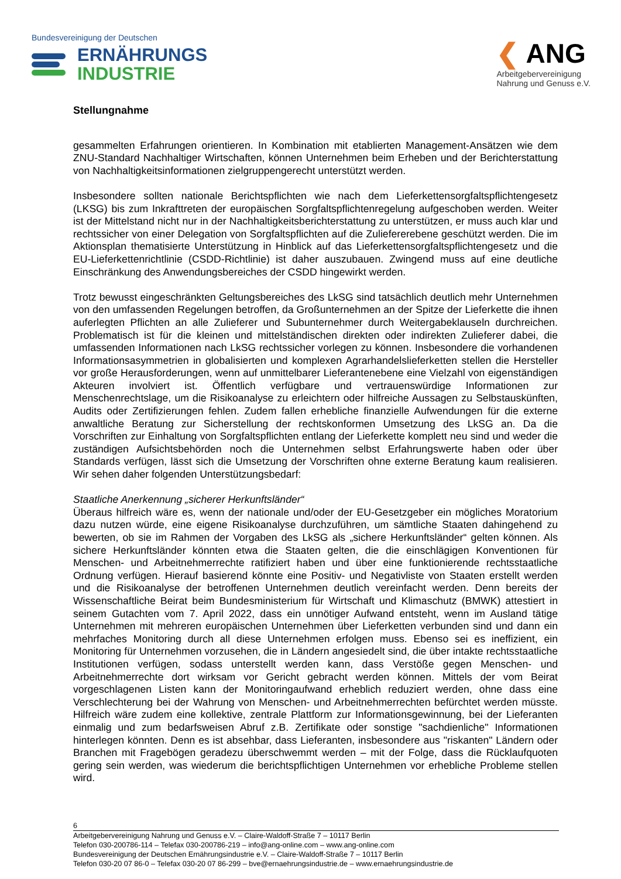Bundesvereinigung der Deutschen
ERNÄHRUNGS
INDUSTRIE
❮ ANG
Arbeitgebervereinigung
Nahrung und Genuss e.V.
Stellungnahme
gesammelten Erfahrungen orientieren. In Kombination mit etablierten Management-Ansätzen wie dem ZNU-Standard Nachhaltiger Wirtschaften, können Unternehmen beim Erheben und der Berichterstattung von Nachhaltigkeitsinformationen zielgruppengerecht unterstützt werden.
Insbesondere sollten nationale Berichtspflichten wie nach dem Lieferkettensorgfaltspflichtengesetz (LKSG) bis zum Inkrafttreten der europäischen Sorgfaltspflichtenregelung aufgeschoben werden. Weiter ist der Mittelstand nicht nur in der Nachhaltigkeitsberichterstattung zu unterstützen, er muss auch klar und rechtssicher von einer Delegation von Sorgfaltspflichten auf die Zuliefererebene geschützt werden. Die im Aktionsplan thematisierte Unterstützung in Hinblick auf das Lieferkettensorgfaltspflichtengesetz und die EU-Lieferkettenrichtlinie (CSDD-Richtlinie) ist daher auszubauen. Zwingend muss auf eine deutliche Einschränkung des Anwendungsbereiches der CSDD hingewirkt werden.
Trotz bewusst eingeschränkten Geltungsbereiches des LkSG sind tatsächlich deutlich mehr Unternehmen von den umfassenden Regelungen betroffen, da Großunternehmen an der Spitze der Lieferkette die ihnen auferlegten Pflichten an alle Zulieferer und Subunternehmer durch Weitergabeklauseln durchreichen. Problematisch ist für die kleinen und mittelständischen direkten oder indirekten Zulieferer dabei, die umfassenden Informationen nach LkSG rechtssicher vorlegen zu können. Insbesondere die vorhandenen Informationsasymmetrien in globalisierten und komplexen Agrarhandelslieferketten stellen die Hersteller vor große Herausforderungen, wenn auf unmittelbarer Lieferantenebene eine Vielzahl von eigenständigen Akteuren involviert ist. Öffentlich verfügbare und vertrauenswürdige Informationen zur Menschenrechtslage, um die Risikoanalyse zu erleichtern oder hilfreiche Aussagen zu Selbstauskünften, Audits oder Zertifizierungen fehlen. Zudem fallen erhebliche finanzielle Aufwendungen für die externe anwaltliche Beratung zur Sicherstellung der rechtskonformen Umsetzung des LkSG an. Da die Vorschriften zur Einhaltung von Sorgfaltspflichten entlang der Lieferkette komplett neu sind und weder die zuständigen Aufsichtsbehörden noch die Unternehmen selbst Erfahrungswerte haben oder über Standards verfügen, lässt sich die Umsetzung der Vorschriften ohne externe Beratung kaum realisieren. Wir sehen daher folgenden Unterstützungsbedarf:
Staatliche Anerkennung „sicherer Herkunftsländer“
Überaus hilfreich wäre es, wenn der nationale und/oder der EU-Gesetzgeber ein mögliches Moratorium dazu nutzen würde, eine eigene Risikoanalyse durchzuführen, um sämtliche Staaten dahingehend zu bewerten, ob sie im Rahmen der Vorgaben des LkSG als „sichere Herkunftsländer“ gelten können. Als sichere Herkunftsländer könnten etwa die Staaten gelten, die die einschlägigen Konventionen für Menschen- und Arbeitnehmerrechte ratifiziert haben und über eine funktionierende rechtsstaatliche Ordnung verfügen. Hierauf basierend könnte eine Positiv- und Negativliste von Staaten erstellt werden und die Risikoanalyse der betroffenen Unternehmen deutlich vereinfacht werden. Denn bereits der Wissenschaftliche Beirat beim Bundesministerium für Wirtschaft und Klimaschutz (BMWK) attestiert in seinem Gutachten vom 7. April 2022, dass ein unnötiger Aufwand entsteht, wenn im Ausland tätige Unternehmen mit mehreren europäischen Unternehmen über Lieferketten verbunden sind und dann ein mehrfaches Monitoring durch all diese Unternehmen erfolgen muss. Ebenso sei es ineffizient, ein Monitoring für Unternehmen vorzusehen, die in Ländern angesiedelt sind, die über intakte rechtsstaatliche Institutionen verfügen, sodass unterstellt werden kann, dass Verstöße gegen Menschen- und Arbeitnehmerrechte dort wirksam vor Gericht gebracht werden können. Mittels der vom Beirat vorgeschlagenen Listen kann der Monitoringaufwand erheblich reduziert werden, ohne dass eine Verschlechterung bei der Wahrung von Menschen- und Arbeitnehmerrechten befürchtet werden müsste. Hilfreich wäre zudem eine kollektive, zentrale Plattform zur Informationsgewinnung, bei der Lieferanten einmalig und zum bedarfsweisen Abruf z.B. Zertifikate oder sonstige "sachdienliche" Informationen hinterlegen könnten. Denn es ist absehbar, dass Lieferanten, insbesondere aus "riskanten" Ländern oder Branchen mit Fragebögen geradezu überschwemmt werden – mit der Folge, dass die Rücklaufquoten gering sein werden, was wiederum die berichtspflichtigen Unternehmen vor erhebliche Probleme stellen wird.
6
Arbeitgebervereinigung Nahrung und Genuss e.V. – Claire-Waldoff-Straße 7 – 10117 Berlin
Telefon 030-200786-114 – Telefax 030-200786-219 – info@ang-online.com – www.ang-online.com
Bundesvereinigung der Deutschen Ernährungsindustrie e.V. – Claire-Waldoff-Straße 7 – 10117 Berlin
Telefon 030-20 07 86-0 – Telefax 030-20 07 86-299 – bve@ernaehrungsindustrie.de – www.ernaehrungsindustrie.de